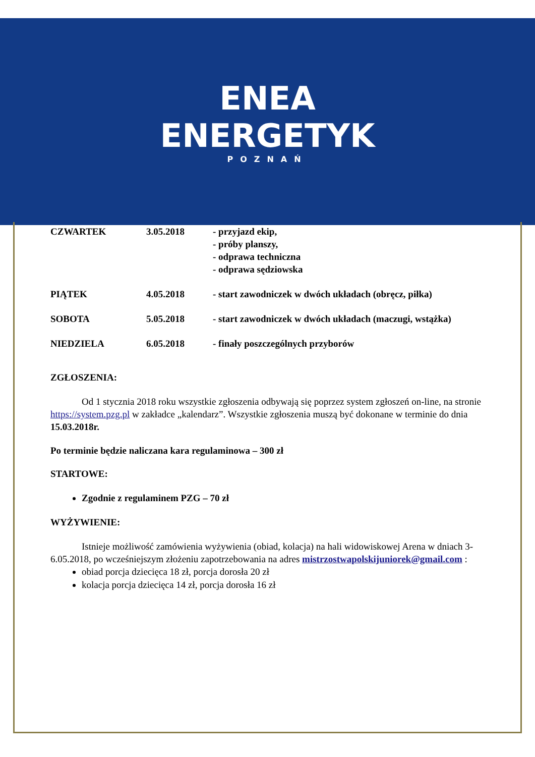ENEA
ENERGETYK
POZNAŃ
| CZWARTEK | 3.05.2018 | - przyjazd ekip, - próby planszy, - odprawa techniczna - odprawa sędziowska |
| PIĄTEK | 4.05.2018 | - start zawodniczek w dwóch układach (obręcz, piłka) |
| SOBOTA | 5.05.2018 | - start zawodniczek w dwóch układach (maczugi, wstążka) |
| NIEDZIELA | 6.05.2018 | - finały poszczególnych przyborów |
ZGŁOSZENIA:
Od 1 stycznia 2018 roku wszystkie zgłoszenia odbywają się poprzez system zgłoszeń on-line, na stronie https://system.pzg.pl w zakładce „kalendarz”. Wszystkie zgłoszenia muszą być dokonane w terminie do dnia 15.03.2018r.
Po terminie będzie naliczana kara regulaminowa – 300 zł
STARTOWE:
Zgodnie z regulaminem PZG – 70 zł
WYŻYWIENIE:
Istnieje możliwość zamówienia wyżywienia (obiad, kolacja) na hali widowiskowej Arena w dniach 3-6.05.2018, po wcześniejszym złożeniu zapotrzebowania na adres mistrzostwapolskijuniorek@gmail.com :
obiad porcja dziecięca 18 zł, porcja dorosła 20 zł
kolacja porcja dziecięca 14 zł, porcja dorosła 16 zł